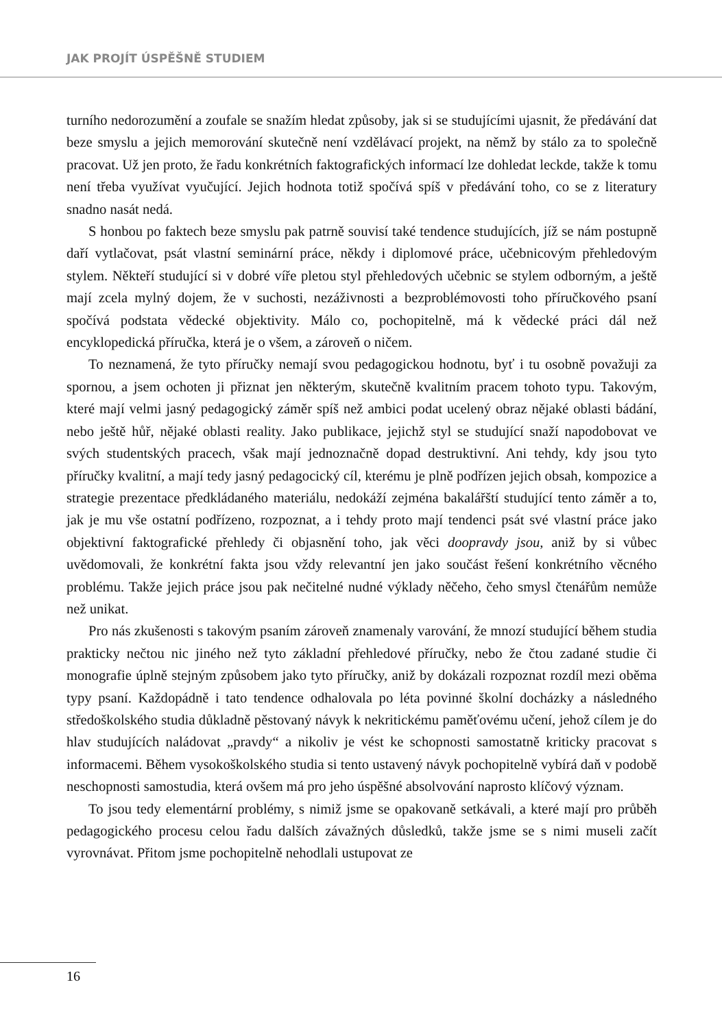JAK PROJÍT ÚSPĚŠNĚ STUDIEM
turního nedorozumění a zoufale se snažím hledat způsoby, jak si se studujícími ujasnit, že předávání dat beze smyslu a jejich memorování skutečně není vzdělávací projekt, na němž by stálo za to společně pracovat. Už jen proto, že řadu konkrétních faktografických informací lze dohledat leckde, takže k tomu není třeba využívat vyučující. Jejich hodnota totiž spočívá spíš v předávání toho, co se z literatury snadno nasát nedá.
S honbou po faktech beze smyslu pak patrně souvisí také tendence studujících, jíž se nám postupně daří vytlačovat, psát vlastní seminární práce, někdy i diplomové práce, učebnicovým přehledovým stylem. Někteří studující si v dobré víře pletou styl přehledových učebnic se stylem odborným, a ještě mají zcela mylný dojem, že v suchosti, nezáživnosti a bezproblémovosti toho příručkového psaní spočívá podstata vědecké objektivity. Málo co, pochopitelně, má k vědecké práci dál než encyklopedická příručka, která je o všem, a zároveň o ničem.
To neznamená, že tyto příručky nemají svou pedagogickou hodnotu, byť i tu osobně považuji za spornou, a jsem ochoten ji přiznat jen některým, skutečně kvalitním pracem tohoto typu. Takovým, které mají velmi jasný pedagogický záměr spíš než ambici podat ucelený obraz nějaké oblasti bádání, nebo ještě hůř, nějaké oblasti reality. Jako publikace, jejichž styl se studující snaží napodobovat ve svých studentských pracech, však mají jednoznačně dopad destruktivní. Ani tehdy, kdy jsou tyto příručky kvalitní, a mají tedy jasný pedagocický cíl, kterému je plně podřízen jejich obsah, kompozice a strategie prezentace předkládaného materiálu, nedokáží zejména bakalářští studující tento záměr a to, jak je mu vše ostatní podřízeno, rozpoznat, a i tehdy proto mají tendenci psát své vlastní práce jako objektivní faktografické přehledy či objasnění toho, jak věci doopravdy jsou, aniž by si vůbec uvědomovali, že konkrétní fakta jsou vždy relevantní jen jako součást řešení konkrétního věcného problému. Takže jejich práce jsou pak nečitelné nudné výklady něčeho, čeho smysl čtenářům nemůže než unikat.
Pro nás zkušenosti s takovým psaním zároveň znamenaly varování, že mnozí studující během studia prakticky nečtou nic jiného než tyto základní přehledové příručky, nebo že čtou zadané studie či monografie úplně stejným způsobem jako tyto příručky, aniž by dokázali rozpoznat rozdíl mezi oběma typy psaní. Každopádně i tato tendence odhalovala po léta povinné školní docházky a následného středoškolského studia důkladně pěstovaný návyk k nekritickému paměťovému učení, jehož cílem je do hlav studujících naládovat „pravdy“ a nikoliv je vést ke schopnosti samostatně kriticky pracovat s informacemi. Během vysokoškolského studia si tento ustavený návyk pochopitelně vybírá daň v podobě neschopnosti samostudia, která ovšem má pro jeho úspěšné absolvování naprosto klíčový význam.
To jsou tedy elementární problémy, s nimiž jsme se opakovaně setkávali, a které mají pro průběh pedagogického procesu celou řadu dalších závažných důsledků, takže jsme se s nimi museli začít vyrovnávat. Přitom jsme pochopitelně nehodlali ustupovat ze
16